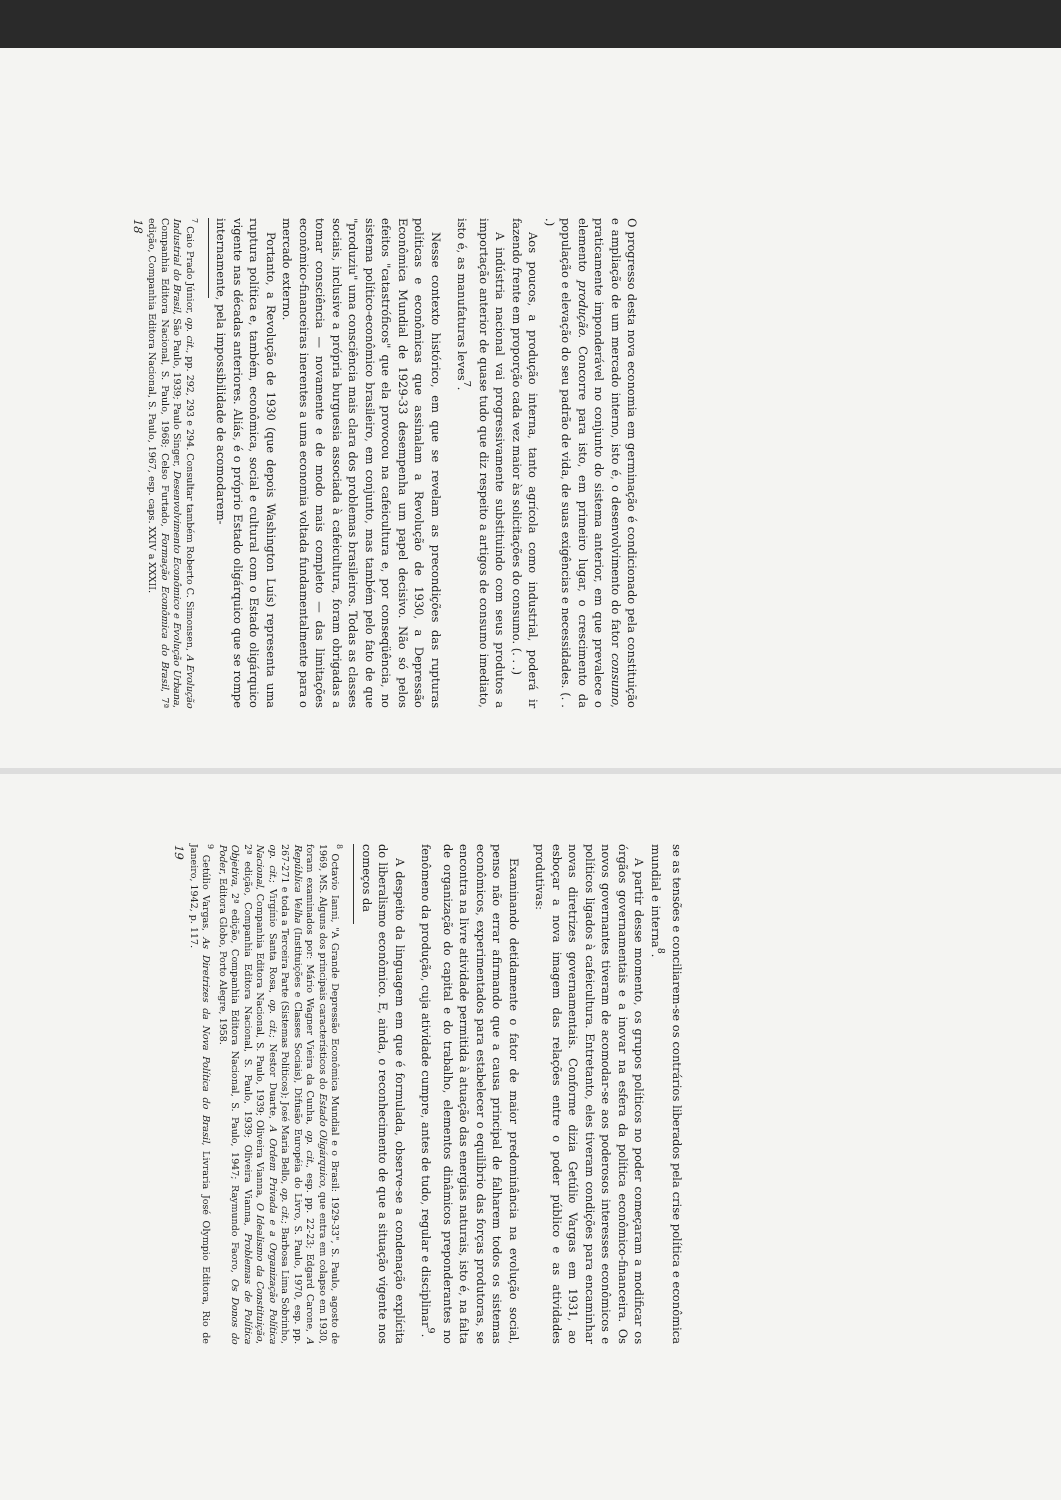O progresso desta nova economia em germinação é condicionado pela constituição e ampliação de um mercado interno, isto é, o desenvolvimento do fator consumo, praticamente imponderável no conjunto do sistema anterior, em que prevalece o elemento produção. Concorre para isto, em primeiro lugar, o crescimento da população e elevação do seu padrão de vida, de suas exigências e necessidades. (. . .)
Aos poucos, a produção interna, tanto agrícola como industrial, poderá ir fazendo frente em proporção cada vez maior às solicitações do consumo. (. . .)
A indústria nacional vai progressivamente substituindo com seus produtos a importação anterior de quase tudo que diz respeito a artigos de consumo imediato, isto é, as manufaturas leves<sup>7</sup>.
Nesse contexto histórico, em que se revelam as precondições das rupturas políticas e econômicas que assinalam a Revolução de 1930, a Depressão Econômica Mundial de 1929-33 desempenha um papel decisivo. Não só pelos efeitos "catastróficos" que ela provocou na cafeicultura e, por conseqüência, no sistema político-econômico brasileiro, em conjunto, mas também pelo fato de que "produziu" uma consciência mais clara dos problemas brasileiros. Todas as classes sociais, inclusive a própria burguesia associada à cafeicultura, foram obrigadas a tomar consciência — novamente e de modo mais completo — das limitações econômico-financeiras inerentes a uma economia voltada fundamentalmente para o mercado externo.
Portanto, a Revolução de 1930 (que depois Washington Luís) representa uma ruptura política e, também, econômica, social e cultural com o Estado oligárquico vigente nas décadas anteriores. Aliás, é o próprio Estado oligárquico que se rompe internamente, pela impossibilidade de acomodarem-
<sup>7</sup> Caio Prado Júnior, op. cit., pp. 292, 293 e 294. Consultar também Roberto C. Simonsen, A Evolução Industrial do Brasil, São Paulo, 1939; Paulo Singer, Desenvolvimento Econômico e Evolução Urbana, Companhia Editora Nacional, S. Paulo, 1968; Celso Furtado, Formação Econômica do Brasil, 7ª edição, Companhia Editora Nacional, S. Paulo, 1967, esp. caps. XXIV a XXXII.
18
se as tensões e conciliarem-se os contrários liberados pela crise política e econômica mundial e interna<sup>8</sup>.
A partir desse momento, os grupos políticos no poder começaram a modificar os órgãos governamentais e a inovar na esfera da política econômico-financeira. Os novos governantes tiveram de acomodar-se aos poderosos interesses econômicos e políticos ligados à cafeicultura. Entretanto, eles tiveram condições para encaminhar novas diretrizes governamentais. Conforme dizia Getúlio Vargas em 1931, ao esboçar a nova imagem das relações entre o poder público e as atividades produtivas:
Examinando detidamente o fator de maior predominância na evolução social, penso não errar afirmando que a causa principal de falharem todos os sistemas econômicos, experimentados para estabelecer o equilíbrio das forças produtoras, se encontra na livre atividade permitida à atuação das energias naturais, isto é, na falta de organização do capital e do trabalho, elementos dinâmicos preponderantes no fenômeno da produção, cuja atividade cumpre, antes de tudo, regular e disciplinar<sup>9</sup>.
A despeito da linguagem em que é formulada, observe-se a condenação explícita do liberalismo econômico. E, ainda, o reconhecimento de que a situação vigente nos começos da
<sup>8</sup> Octavio Ianni, "A Grande Depressão Econômica Mundial e o Brasil: 1929-33", S. Paulo, agosto de 1969, MS. Alguns dos principais característicos do Estado Oligárquico, que entra em colapso em 1930, foram examinados por: Mário Wagner Vieira da Cunha, op. cit., esp. pp. 22-23; Edgard Carone, A República Velha (Instituições e Classes Sociais), Difusão Européia do Livro, S. Paulo, 1970, esp. pp. 267-271 e toda a Terceira Parte (Sistemas Políticos); José Maria Bello, op. cit.; Barbosa Lima Sobrinho, op. cit.; Virgínio Santa Rosa, op. cit.; Nestor Duarte, A Ordem Privada e a Organização Política Nacional, Companhia Editora Nacional, S. Paulo, 1939; Oliveira Vianna, O Idealismo da Constituição, 2ª edição, Companhia Editora Nacional, S. Paulo, 1939; Oliveira Vianna, Problemas de Política Objetiva, 2ª edição, Companhia Editora Nacional, S. Paulo, 1947; Raymundo Faoro, Os Donos do Poder, Editora Globo, Porto Alegre, 1958.
<sup>9</sup> Getúlio Vargas, As Diretrizes da Nova Política do Brasil, Livraria José Olympio Editora, Rio de Janeiro, 1942, p. 117.
19